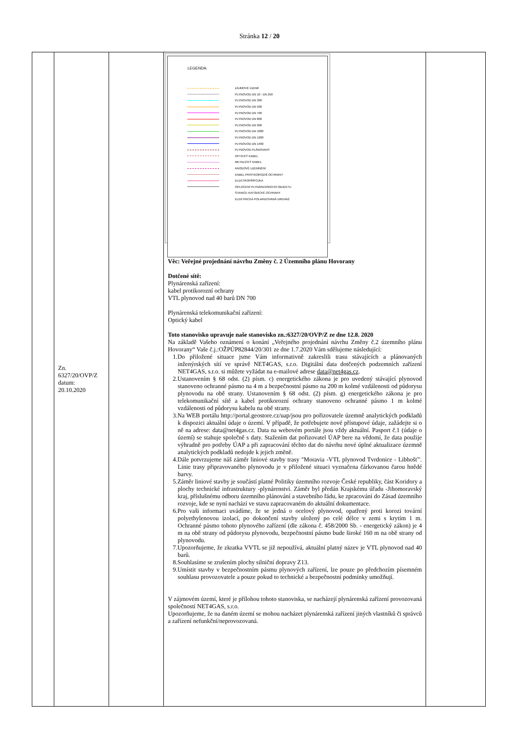Stránka 12 / 20
| | Zn. 6327/20/OVP/Z datum: 20.10.2020 | | LEGENDA: ZÁJMOVÉ ÚZEMÍ PLYNOVOD DN 10 - DN 250 PLYNOVOD DN 300 PLYNOVOD DN 500 PLYNOVOD DN 700 PLYNOVOD DN 800 PLYNOVOD DN 900 PLYNOVOD DN 1000 PLYNOVOD DN 1200 PLYNOVOD DN 1400 PLYNOVOD PLÁNOVANÝ OPTICKÝ KABEL METALICKÝ KABEL ANODOVÉ UZEMNĚNÍ KABEL PROTIKOROZNÍ OCHRANY ELEKTROPŘÍPOJKA OPLOCENÍ PLYNÁRENSKÉHO OBJEKTU STANICE KATODICKÉ OCHRANY ELEKTRICKÁ POLARIZOVANÁ DRENÁŽ Věc: Veřejné projednání návrhu Změny č. 2 Územního plánu Hovorany Dotčené sítě: Plynárenská zařízení: kabel protikorozní ochrany VTL plynovod nad 40 barů DN 700 Plynárenská telekomunikační zařízení: Optický kabel Toto stanovisko upravuje naše stanovisko zn.:6327/20/OVP/Z ze dne 12.8. 2020 Na základě Vašeho oznámení o konání „Veřejného projednání návrhu Změny č.2 územního plánu Hovorany“ Vaše č.j.:OŽPÚP82844/20/301 ze dne 1.7.2020 Vám sdělujeme následující: 1.Do přiložené situace jsme Vám informativně zakreslili trasu stávajících a plánovaných inženýrských sítí ve správě NET4GAS, s.r.o. Digitální data dotčených podzemních zařízení NET4GAS, s.r.o. si můžete vyžádat na e-mailové adrese data@net4gas.cz . 2.Ustanovením § 68 odst. (2) písm. c) energetického zákona je pro uvedený stávající plynovod stanoveno ochranné pásmo na 4 m a bezpečnostní pásmo na 200 m kolmé vzdálenosti od půdorysu plynovodu na obě strany. Ustanovením § 68 odst. (2) písm. g) energetického zákona je pro telekomunikační sítě a kabel protikorozní ochrany stanoveno ochranné pásmo 1 m kolmé vzdálenosti od půdorysu kabelu na obě strany. 3.Na WEB portálu http://portal.geostore.cz/uap/jsou pro pořizovatele územně analytických podkladů k dispozici aktuální údaje o území. V případě, že potřebujete nové přístupové údaje, zažádejte si o ně na adrese: data@net4gas.cz. Data na webovém portále jsou vždy aktuální. Pasport č.1 (údaje o území) se stahuje společně s daty. Stažením dat pořizovatel ÚAP bere na vědomí, že data použije výhradně pro potřeby ÚAP a při zapracování těchto dat do návrhu nové úplné aktualizace územně analytických podkladů nedojde k jejich změně. 4.Dále potvrzujeme náš záměr liniové stavby trasy "Moravia -VTL plynovod Tvrdonice - Libhošť". Linie trasy připravovaného plynovodu je v přiložené situaci vyznačena čárkovanou čarou hnědé barvy. 5.Záměr liniové stavby je součástí platné Politiky územního rozvoje České republiky, část Koridory a plochy technické infrastruktury -plynárenství. Záměr byl předán Krajskému úřadu -Jihomoravský kraj, příslušnému odboru územního plánování a stavebního řádu, ke zpracování do Zásad územního rozvoje, kde se nyní nachází ve stavu zapracovaném do aktuální dokumentace. 6.Pro vaši informaci uvádíme, že se jedná o ocelový plynovod, opatřený proti korozi tovární polyethylenovou izolací, po dokončení stavby uložený po celé délce v zemi s krytím 1 m. Ochranné pásmo tohoto plynového zařízení (dle zákona č. 458/2000 Sb. - energetický zákon) je 4 m na obě strany od půdorysu plynovodu, bezpečnostní pásmo bude široké 160 m na obě strany od plynovodu. 7.Upozorňujeme, že zkratka VVTL se již nepoužívá, aktuální platný název je VTL plynovod nad 40 barů. 8.Souhlasíme se zrušením plochy silniční dopravy Z13. 9.Umístit stavby v bezpečnostním pásmu plynových zařízení, lze pouze po předchozím písemném souhlasu provozovatele a pouze pokud to technické a bezpečnostní podmínky umožňují. V zájmovém území, které je přílohou tohoto stanoviska, se nacházejí plynárenská zařízení provozovaná společností NET4GAS, s.r.o. Upozorňujeme, že na daném území se mohou nacházet plynárenská zařízení jiných vlastníků či správců a zařízení nefunkční/neprovozovaná. | |